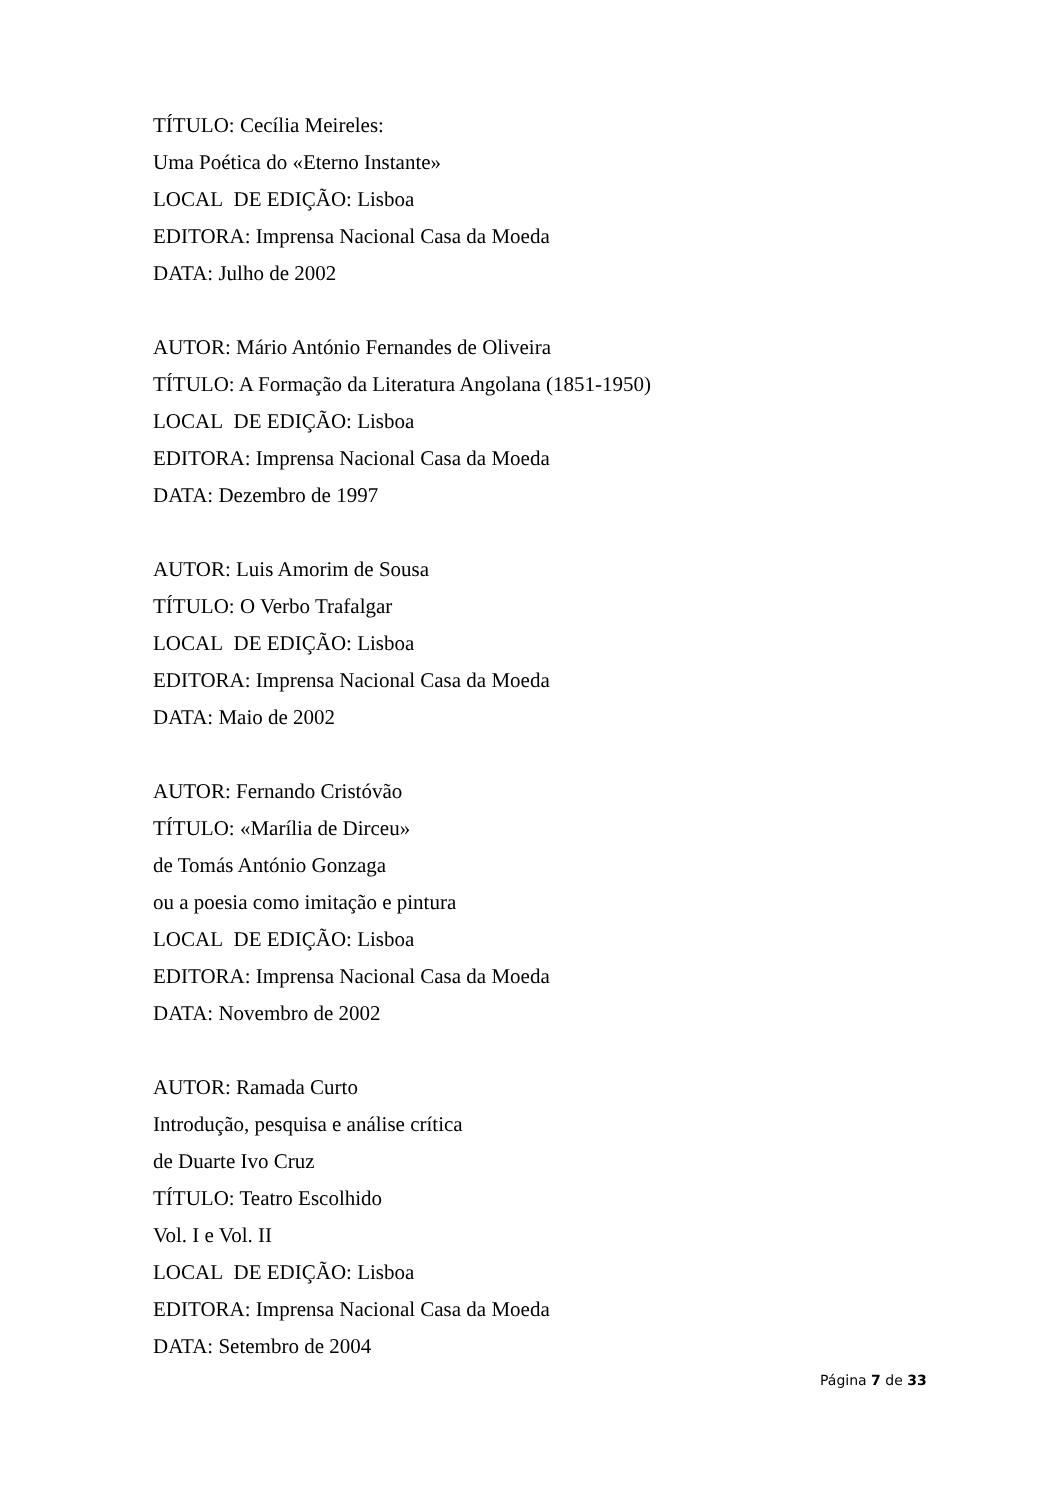TÍTULO: Cecília Meireles:
Uma Poética do «Eterno Instante»
LOCAL DE EDIÇÃO: Lisboa
EDITORA: Imprensa Nacional Casa da Moeda
DATA: Julho de 2002
AUTOR: Mário António Fernandes de Oliveira
TÍTULO: A Formação da Literatura Angolana (1851-1950)
LOCAL DE EDIÇÃO: Lisboa
EDITORA: Imprensa Nacional Casa da Moeda
DATA: Dezembro de 1997
AUTOR: Luis Amorim de Sousa
TÍTULO: O Verbo Trafalgar
LOCAL DE EDIÇÃO: Lisboa
EDITORA: Imprensa Nacional Casa da Moeda
DATA: Maio de 2002
AUTOR: Fernando Cristóvão
TÍTULO: «Marília de Dirceu»
de Tomás António Gonzaga
ou a poesia como imitação e pintura
LOCAL DE EDIÇÃO: Lisboa
EDITORA: Imprensa Nacional Casa da Moeda
DATA: Novembro de 2002
AUTOR: Ramada Curto
Introdução, pesquisa e análise crítica
de Duarte Ivo Cruz
TÍTULO: Teatro Escolhido
Vol. I e Vol. II
LOCAL DE EDIÇÃO: Lisboa
EDITORA: Imprensa Nacional Casa da Moeda
DATA: Setembro de 2004
Página 7 de 33